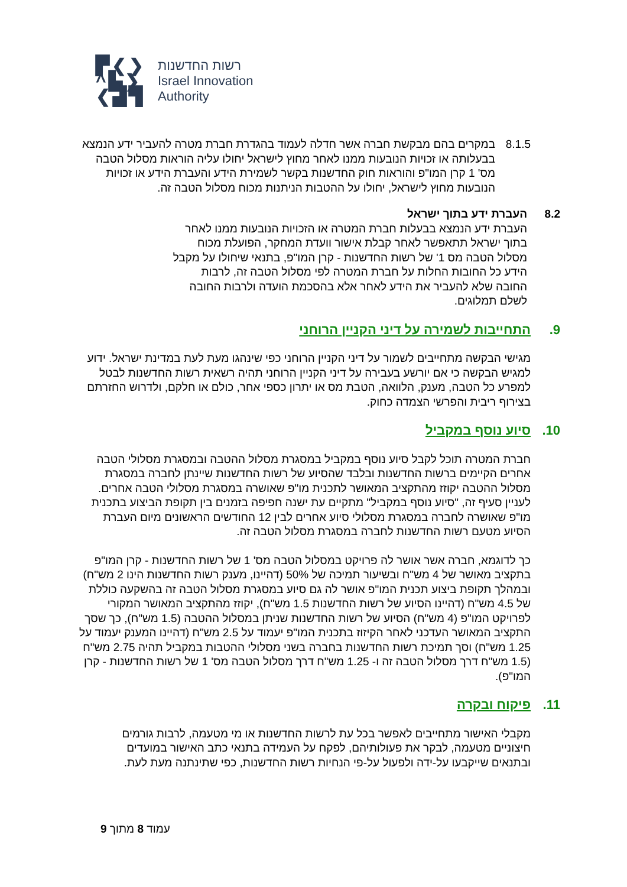▛❮❯
^▙❯
❮▟▜
רשות החדשנות
Israel Innovation
Authority
8.1.5 במקרים בהם מבקשת חברה אשר חדלה לעמוד בהגדרת חברת מטרה להעביר ידע הנמצא בבעלותה או זכויות הנובעות ממנו לאחר מחוץ לישראל יחולו עליה הוראות מסלול הטבה מס' 1 קרן המו"פ והוראות חוק החדשנות בקשר לשמירת הידע והעברת הידע או זכויות הנובעות מחוץ לישראל, יחולו על ההטבות הניתנות מכוח מסלול הטבה זה.
8.2 העברת ידע בתוך ישראל
העברת ידע הנמצא בבעלות חברת המטרה או הזכויות הנובעות ממנו לאחר בתוך ישראל תתאפשר לאחר קבלת אישור וועדת המחקר, הפועלת מכוח מסלול הטבה מס 1' של רשות החדשנות - קרן המו"פ, בתנאי שיחולו על מקבל הידע כל החובות החלות על חברת המטרה לפי מסלול הטבה זה, לרבות החובה שלא להעביר את הידע לאחר אלא בהסכמת הועדה ולרבות החובה לשלם תמלוגים.
9. התחייבות לשמירה על דיני הקניין הרוחני
מגישי הבקשה מתחייבים לשמור על דיני הקניין הרוחני כפי שינהגו מעת לעת במדינת ישראל. ידוע למגיש הבקשה כי אם יורשע בעבירה על דיני הקניין הרוחני תהיה רשאית רשות החדשנות לבטל למפרע כל הטבה, מענק, הלוואה, הטבת מס או יתרון כספי אחר, כולם או חלקם, ולדרוש החזרתם בצירוף ריבית והפרשי הצמדה כחוק.
10. סיוע נוסף במקביל
חברת המטרה תוכל לקבל סיוע נוסף במקביל במסגרת מסלול ההטבה ובמסגרת מסלולי הטבה אחרים הקיימים ברשות החדשנות ובלבד שהסיוע של רשות החדשנות שיינתן לחברה במסגרת מסלול ההטבה יקוזז מהתקציב המאושר לתכנית מו"פ שאושרה במסגרת מסלולי הטבה אחרים. לעניין סעיף זה, "סיוע נוסף במקביל" מתקיים עת ישנה חפיפה בזמנים בין תקופת הביצוע בתכנית מו"פ שאושרה לחברה במסגרת מסלולי סיוע אחרים לבין 12 החודשים הראשונים מיום העברת הסיוע מטעם רשות החדשנות לחברה במסגרת מסלול הטבה זה.
כך לדוגמא, חברה אשר אושר לה פרויקט במסלול הטבה מס' 1 של רשות החדשנות - קרן המו"פ בתקציב מאושר של 4 מש"ח ובשיעור תמיכה של 50% (דהיינו, מענק רשות החדשנות הינו 2 מש"ח) ובמהלך תקופת ביצוע תכנית המו"פ אושר לה גם סיוע במסגרת מסלול הטבה זה בהשקעה כוללת של 4.5 מש"ח (דהיינו הסיוע של רשות החדשנות 1.5 מש"ח), יקוזז מהתקציב המאושר המקורי לפרויקט המו"פ (4 מש"ח) הסיוע של רשות החדשנות שניתן במסלול ההטבה (1.5 מש"ח), כך שסך התקציב המאושר העדכני לאחר הקיזוז בתכנית המו"פ יעמוד על 2.5 מש"ח (דהיינו המענק יעמוד על 1.25 מש"ח) וסך תמיכת רשות החדשנות בחברה בשני מסלולי ההטבות במקביל תהיה 2.75 מש"ח (1.5 מש"ח דרך מסלול הטבה זה ו- 1.25 מש"ח דרך מסלול הטבה מס' 1 של רשות החדשנות - קרן המו"פ).
11. פיקוח ובקרה
מקבלי האישור מתחייבים לאפשר בכל עת לרשות החדשנות או מי מטעמה, לרבות גורמים חיצוניים מטעמה, לבקר את פעולותיהם, לפקח על העמידה בתנאי כתב האישור במועדים ובתנאים שייקבעו על-ידה ולפעול על-פי הנחיות רשות החדשנות, כפי שתינתנה מעת לעת.
עמוד 8 מתוך 9